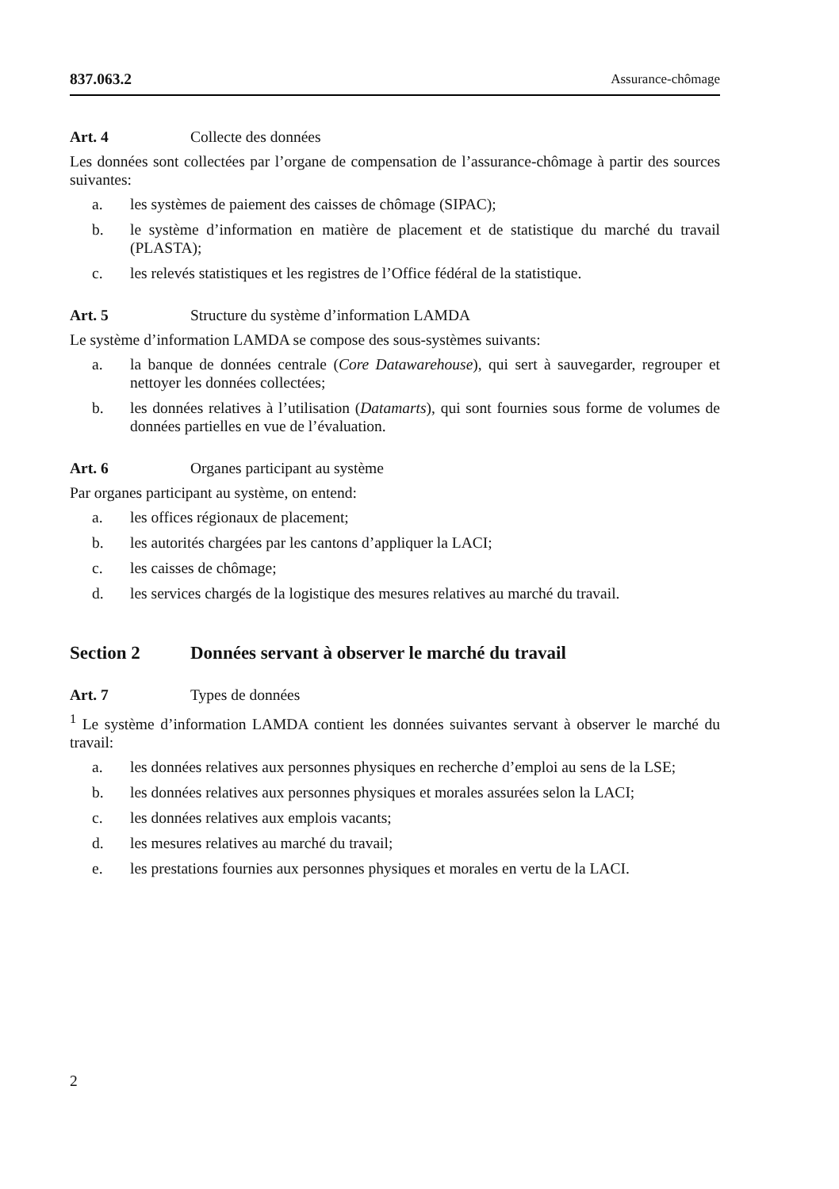837.063.2 Assurance-chômage
Art. 4 Collecte des données
Les données sont collectées par l’organe de compensation de l’assurance-chômage à partir des sources suivantes:
a. les systèmes de paiement des caisses de chômage (SIPAC);
b. le système d’information en matière de placement et de statistique du marché du travail (PLASTA);
c. les relevés statistiques et les registres de l’Office fédéral de la statistique.
Art. 5 Structure du système d’information LAMDA
Le système d’information LAMDA se compose des sous-systèmes suivants:
a. la banque de données centrale (Core Datawarehouse), qui sert à sauvegarder, regrouper et nettoyer les données collectées;
b. les données relatives à l’utilisation (Datamarts), qui sont fournies sous forme de volumes de données partielles en vue de l’évaluation.
Art. 6 Organes participant au système
Par organes participant au système, on entend:
a. les offices régionaux de placement;
b. les autorités chargées par les cantons d’appliquer la LACI;
c. les caisses de chômage;
d. les services chargés de la logistique des mesures relatives au marché du travail.
Section 2 Données servant à observer le marché du travail
Art. 7 Types de données
<sup>1</sup> Le système d’information LAMDA contient les données suivantes servant à observer le marché du travail:
a. les données relatives aux personnes physiques en recherche d’emploi au sens de la LSE;
b. les données relatives aux personnes physiques et morales assurées selon la LACI;
c. les données relatives aux emplois vacants;
d. les mesures relatives au marché du travail;
e. les prestations fournies aux personnes physiques et morales en vertu de la LACI.
2